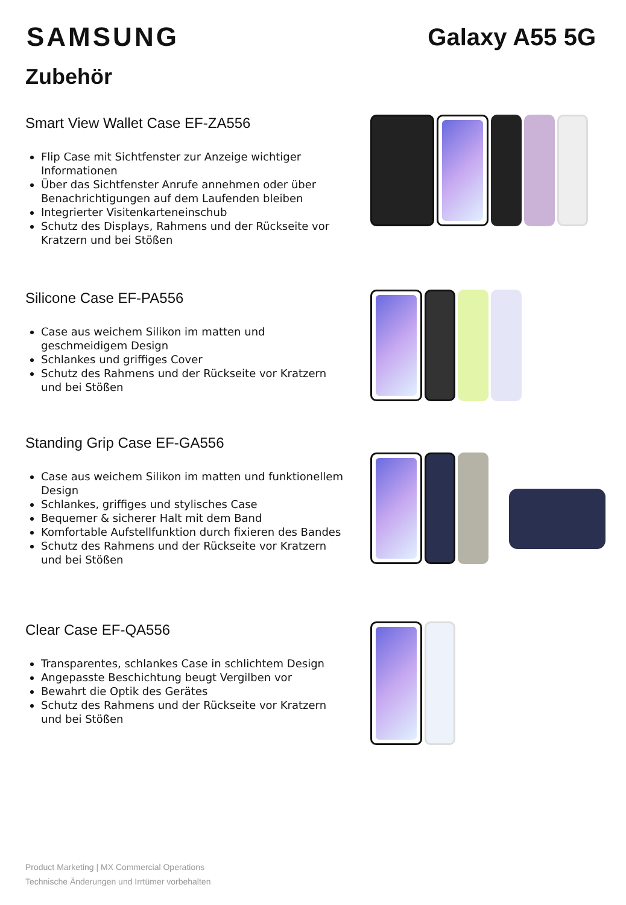SAMSUNG Galaxy A55 5G
Zubehör
Smart View Wallet Case EF-ZA556
Flip Case mit Sichtfenster zur Anzeige wichtiger Informationen
Über das Sichtfenster Anrufe annehmen oder über Benachrichtigungen auf dem Laufenden bleiben
Integrierter Visitenkarteneinschub
Schutz des Displays, Rahmens und der Rückseite vor Kratzern und bei Stößen
Silicone Case EF-PA556
Case aus weichem Silikon im matten und geschmeidigem Design
Schlankes und griffiges Cover
Schutz des Rahmens und der Rückseite vor Kratzern und bei Stößen
Standing Grip Case EF-GA556
Case aus weichem Silikon im matten und funktionellem Design
Schlankes, griffiges und stylisches Case
Bequemer & sicherer Halt mit dem Band
Komfortable Aufstellfunktion durch fixieren des Bandes
Schutz des Rahmens und der Rückseite vor Kratzern und bei Stößen
Clear Case EF-QA556
Transparentes, schlankes Case in schlichtem Design
Angepasste Beschichtung beugt Vergilben vor
Bewahrt die Optik des Gerätes
Schutz des Rahmens und der Rückseite vor Kratzern und bei Stößen
Product Marketing | MX Commercial Operations
Technische Änderungen und Irrtümer vorbehalten